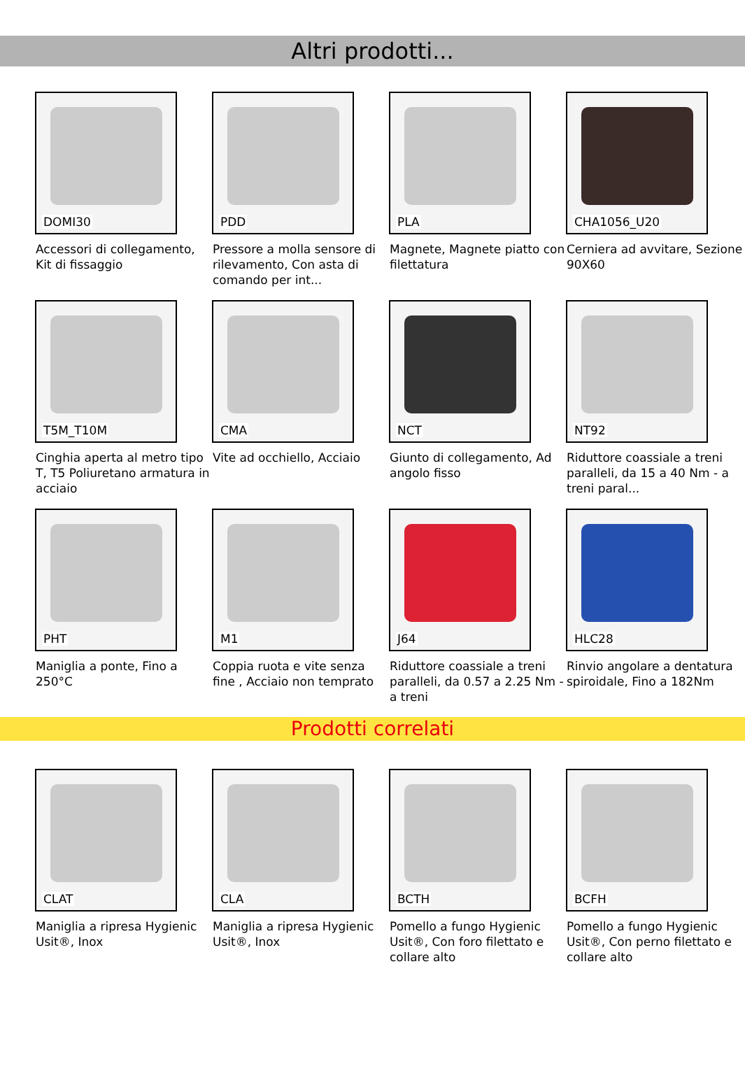Altri prodotti...
DOMI30
Accessori di collegamento, Kit di fissaggio
PDD
Pressore a molla sensore di rilevamento, Con asta di comando per int...
PLA
Magnete, Magnete piatto con filettatura
CHA1056_U20
Cerniera ad avvitare, Sezione 90X60
T5M_T10M
Cinghia aperta al metro tipo T, T5 Poliuretano armatura in acciaio
CMA
Vite ad occhiello, Acciaio
NCT
Giunto di collegamento, Ad angolo fisso
NT92
Riduttore coassiale a treni paralleli, da 15 a 40 Nm - a treni paral...
PHT
Maniglia a ponte, Fino a 250°C
M1
Coppia ruota e vite senza fine , Acciaio non temprato
J64
Riduttore coassiale a treni paralleli, da 0.57 a 2.25 Nm - a treni
HLC28
Rinvio angolare a dentatura spiroidale, Fino a 182Nm
Prodotti correlati
CLAT
Maniglia a ripresa Hygienic Usit®, Inox
CLA
Maniglia a ripresa Hygienic Usit®, Inox
BCTH
Pomello a fungo Hygienic Usit®, Con foro filettato e collare alto
BCFH
Pomello a fungo Hygienic Usit®, Con perno filettato e collare alto